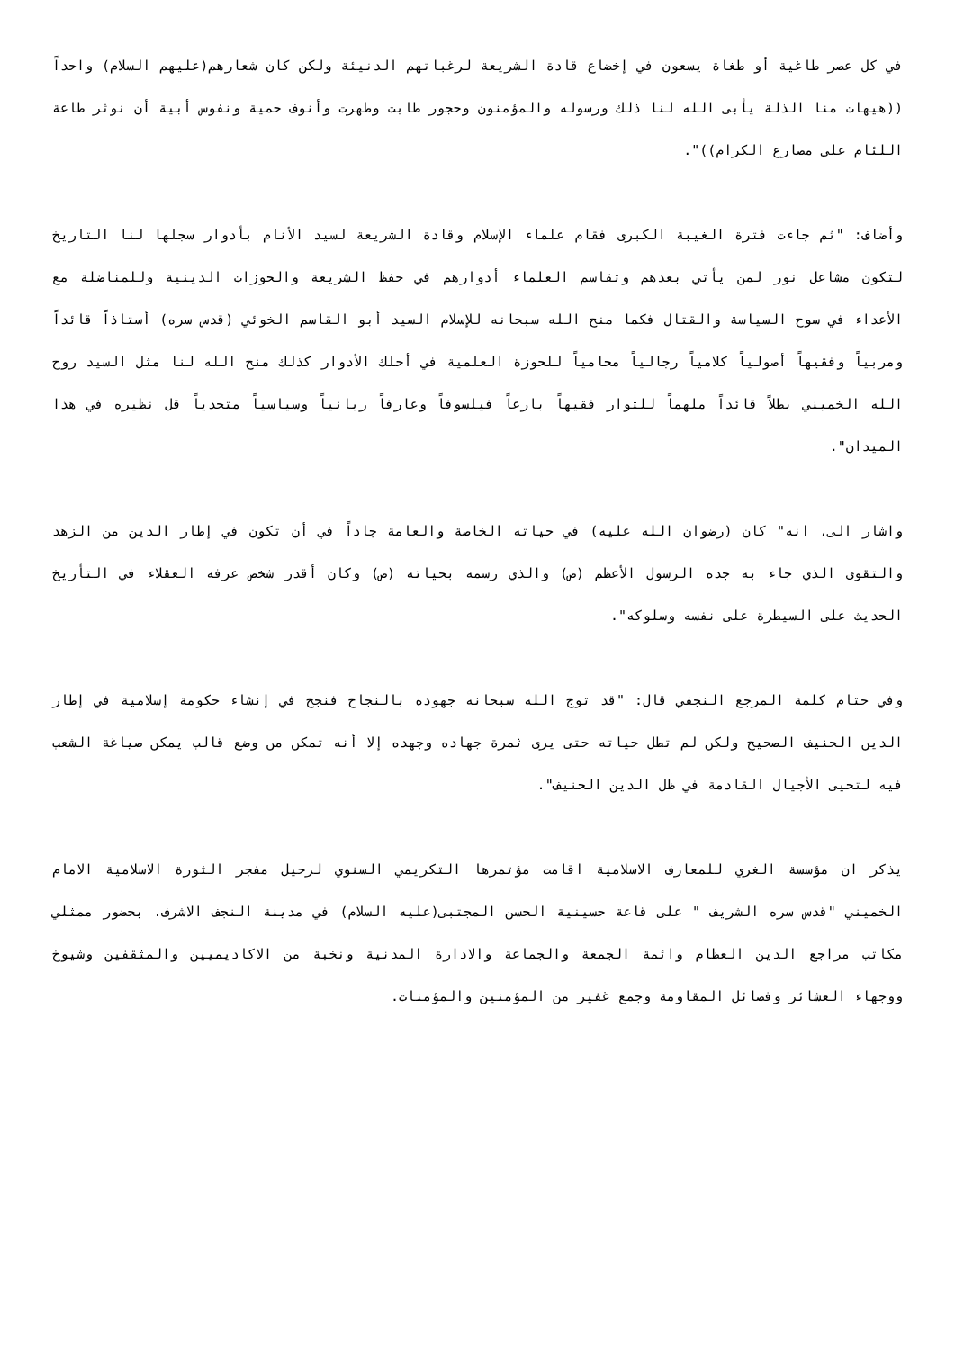في كل عصر طاغية أو طغاة يسعون في إخضاع قادة الشريعة لرغباتهم الدنيئة ولكن كان شعارهم(عليهم السلام) واحداً ((هيهات منا الذلة يأبى الله لنا ذلك ورسوله والمؤمنون وحجور طابت وطهرت وأنوف حمية ونفوس أبية أن نوثر طاعة اللئام على مصارع الكرام))".
وأضاف: "ثم جاءت فترة الغيبة الكبرى فقام علماء الإسلام وقادة الشريعة لسيد الأنام بأدوار سجلها لنا التاريخ لتكون مشاعل نور لمن يأتي بعدهم وتقاسم العلماء أدوارهم في حفظ الشريعة والحوزات الدينية وللمناضلة مع الأعداء في سوح السياسة والقتال فكما منح الله سبحانه للإسلام السيد أبو القاسم الخوئي (قدس سره) أستاذاً قائداً ومربياً وفقيهاً أصولياً كلامياً رجالياً محامياً للحوزة العلمية في أحلك الأدوار كذلك منح الله لنا مثل السيد روح الله الخميني بطلاً قائداً ملهماً للثوار فقيهاً بارعاً فيلسوفاً وعارفاً ربانياً وسياسياً متحدياً قل نظيره في هذا الميدان".
واشار الى، انه" كان (رضوان الله عليه) في حياته الخاصة والعامة جاداً في أن تكون في إطار الدين من الزهد والتقوى الذي جاء به جده الرسول الأعظم (ص) والذي رسمه بحياته (ص) وكان أقدر شخص عرفه العقلاء في التأريخ الحديث على السيطرة على نفسه وسلوكه".
وفي ختام كلمة المرجع النجفي قال: "قد توج الله سبحانه جهوده بالنجاح فنجح في إنشاء حكومة إسلامية في إطار الدين الحنيف الصحيح ولكن لم تطل حياته حتى يرى ثمرة جهاده وجهده إلا أنه تمكن من وضع قالب يمكن صياغة الشعب فيه لتحيى الأجيال القادمة في ظل الدين الحنيف".
يذكر ان مؤسسة الغري للمعارف الاسلامية اقامت مؤتمرها التكريمي السنوي لرحيل مفجر الثورة الاسلامية الامام الخميني "قدس سره الشريف " على قاعة حسينية الحسن المجتبى(عليه السلام) في مدينة النجف الاشرف. بحضور ممثلي مكاتب مراجع الدين العظام وائمة الجمعة والجماعة والادارة المدنية ونخبة من الاكاديميين والمثقفين وشيوخ ووجهاء العشائر وفصائل المقاومة وجمع غفير من المؤمنين والمؤمنات.